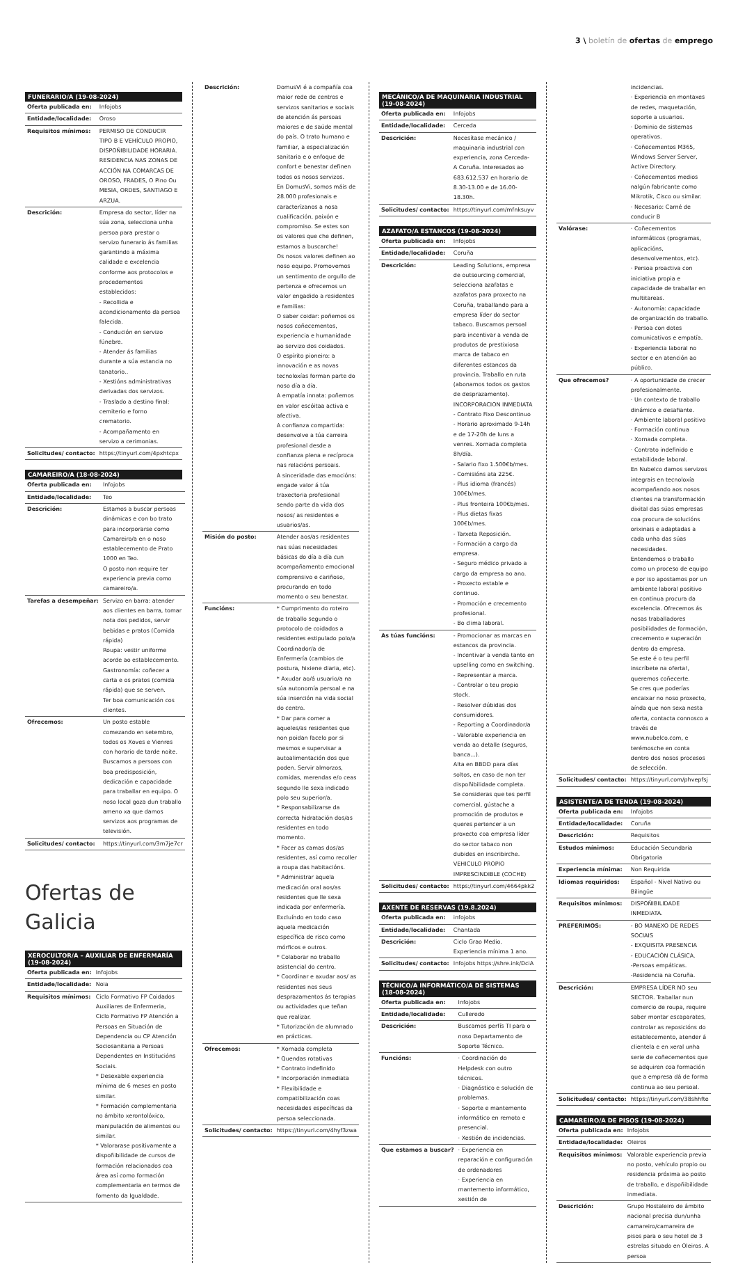3 \ boletín de ofertas de emprego
FUNERARIO/A (19-08-2024)
| Oferta publicada en: | Infojobs |
| Entidade/localidade: | Oroso |
| Requisitos mínimos: | PERMISO DE CONDUCIR TIPO B E VEHÍCULO PROPIO, DISPOÑIBILIDADE HORARIA. RESIDENCIA NAS ZONAS DE ACCIÓN NA COMARCAS DE OROSO, FRADES, O Pino Ou MESIA, ORDES, SANTIAGO E ARZUA. |
| Descrición: | Empresa do sector, líder na súa zona, selecciona unha persoa para prestar o servizo funerario ás familias garantindo a máxima calidade e excelencia conforme aos protocolos e procedementos establecidos: - Recollida e acondicionamento da persoa falecida. - Condución en servizo fúnebre. - Atender ás familias durante a súa estancia no tanatorio.. - Xestións administrativas derivadas dos servizos. - Traslado a destino final: cemiterio e forno crematorio. - Acompañamento en servizo a cerimonias. |
| Solicitudes/ contacto: | https://tinyurl.com/4pxhtcpx |
CAMAREIRO/A (18-08-2024)
| Oferta publicada en: | Infojobs |
| Entidade/localidade: | Teo |
| Descrición: | Estamos a buscar persoas dinámicas e con bo trato para incorporarse como Camareiro/a en o noso establecemento de Prato 1000 en Teo. O posto non require ter experiencia previa como camareiro/a. |
| Tarefas a desempeñar: | Servizo en barra: atender aos clientes en barra, tomar nota dos pedidos, servir bebidas e pratos (Comida rápida) Roupa: vestir uniforme acorde ao establecemento. Gastronomía: coñecer a carta e os pratos (comida rápida) que se serven. Ter boa comunicación cos clientes. |
| Ofrecemos: | Un posto estable comezando en setembro, todos os Xoves e Vienres con horario de tarde noite. Buscamos a persoas con boa predisposición, dedicación e capacidade para traballar en equipo. O noso local goza dun traballo ameno xa que damos servizos aos programas de televisión. |
| Solicitudes/ contacto: | https://tinyurl.com/3m7je7cr |
Ofertas de
Galicia
XEROCULTOR/A – AUXILIAR DE ENFERMARÍA (19-08-2024)
| Oferta publicada en: | Infojobs |
| Entidade/localidade: | Noia |
| Requisitos mínimos: | Ciclo Formativo FP Coidados Auxiliares de Enfermeria, Ciclo Formativo FP Atención a Persoas en Situación de Dependencia ou CP Atención Sociosanitaria a Persoas Dependentes en Institucións Sociais. * Desexable experiencia mínima de 6 meses en posto similar. * Formación complementaria no ámbito xerontolóxico, manipulación de alimentos ou similar. * Valorarase positivamente a dispoñibilidade de cursos de formación relacionados coa área así como formación complementaria en termos de fomento da Igualdade. |
| Descrición: | DomusVi é a compañía coa maior rede de centros e servizos sanitarios e sociais de atención ás persoas maiores e de saúde mental do país. O trato humano e familiar, a especialización sanitaria e o enfoque de confort e benestar definen todos os nosos servizos. En DomusVi, somos máis de 28.000 profesionais e caracterízanos a nosa cualificación, paixón e compromiso. Se estes son os valores que che definen, estamos a buscarche! Os nosos valores definen ao noso equipo. Promovemos un sentimento de orgullo de pertenza e ofrecemos un valor engadido a residentes e familias: O saber coidar: poñemos os nosos coñecementos, experiencia e humanidade ao servizo dos coidados. O espírito pioneiro: a innovación e as novas tecnoloxías forman parte do noso día a día. A empatía innata: poñemos en valor escóitaa activa e afectiva. A confianza compartida: desenvolve a túa carreira profesional desde a confianza plena e recíproca nas relacións persoais. A sinceridade das emocións: engade valor á túa traxectoria profesional sendo parte da vida dos nosos/ as residentes e usuarios/as. |
| Misión do posto: | Atender aos/as residentes nas súas necesidades básicas do día a día cun acompañamento emocional comprensivo e cariñoso, procurando en todo momento o seu benestar. |
| Funcións: | * Cumprimento do roteiro de traballo segundo o protocolo de coidados a residentes estipulado polo/a Coordinador/a de Enfermería (cambios de postura, hixiene diaria, etc). * Axudar ao/á usuario/a na súa autonomía persoal e na súa inserción na vida social do centro. * Dar para comer a aqueles/as residentes que non poidan facelo por si mesmos e supervisar a autoalimentación dos que poden. Servir almorzos, comidas, merendas e/o ceas segundo lle sexa indicado polo seu superior/a. * Responsabilizarse da correcta hidratación dos/as residentes en todo momento. * Facer as camas dos/as residentes, así como recoller a roupa das habitacións. * Administrar aquela medicación oral aos/as residentes que lle sexa indicada por enfermería. Excluíndo en todo caso aquela medicación específica de risco como mórficos e outros. * Colaborar no traballo asistencial do centro. * Coordinar e axudar aos/ as residentes nos seus desprazamentos ás terapias ou actividades que teñan que realizar. * Tutorización de alumnado en prácticas. |
| Ofrecemos: | * Xornada completa * Quendas rotativas * Contrato indefinido * Incorporación inmediata * Flexibilidade e compatibilización coas necesidades específicas da persoa seleccionada. |
| Solicitudes/ contacto: | https://tinyurl.com/4hyf3zwa |
MECÁNICO/A DE MAQUINARIA INDUSTRIAL (19-08-2024)
| Oferta publicada en: | Infojobs |
| Entidade/localidade: | Cerceda |
| Descrición: | Necesítase mecánico / maquinaria industrial con experiencia, zona Cerceda- A Coruña. Interesados ao 683.612.537 en horario de 8.30-13.00 e de 16.00-18.30h. |
| Solicitudes/ contacto: | https://tinyurl.com/mfnksuyv |
AZAFATO/A ESTANCOS (19-08-2024)
| Oferta publicada en: | Infojobs |
| Entidade/localidade: | Coruña |
| Descrición: | Leading Solutions, empresa de outsourcing comercial, selecciona azafatas e azafatos para proxecto na Coruña, traballando para a empresa líder do sector tabaco. Buscamos persoal para incentivar a venda de produtos de prestixiosa marca de tabaco en diferentes estancos da provincia. Traballo en ruta (abonamos todos os gastos de desprazamento). INCORPORACION INMEDIATA - Contrato Fixo Descontinuo - Horario aproximado 9-14h e de 17-20h de luns a venres. Xornada completa 8h/día. - Salario fixo 1.500€b/mes. - Comisións ata 225€. - Plus idioma (francés) 100€b/mes. - Plus fronteira 100€b/mes. - Plus dietas fixas 100€b/mes. - Tarxeta Reposición. - Formación a cargo da empresa. - Seguro médico privado a cargo da empresa ao ano. - Proxecto estable e continuo. - Promoción e crecemento profesional. - Bo clima laboral. |
| As túas funcións: | - Promocionar as marcas en estancos da provincia. - Incentivar a venda tanto en upselling como en switching. - Representar a marca. - Controlar o teu propio stock. - Resolver dúbidas dos consumidores. - Reporting a Coordinador/a - Valorable experiencia en venda ao detalle (seguros, banca...). Alta en BBDD para días soltos, en caso de non ter dispoñibilidade completa. Se consideras que tes perfil comercial, gústache a promoción de produtos e queres pertencer a un proxecto coa empresa líder do sector tabaco non dubides en inscribirche. VEHICULO PROPIO IMPRESCINDIBLE (COCHE) |
| Solicitudes/ contacto: | https://tinyurl.com/4664pkk2 |
AXENTE DE RESERVAS (19.8.2024)
| Oferta publicada en: | infojobs |
| Entidade/localidade: | Chantada |
| Descrición: | Ciclo Grao Medio. Experiencia mínima 1 ano. |
| Solicitudes/ contacto: | Infojobs https://shre.ink/DciA |
TÉCNICO/A INFORMÁTICO/A DE SISTEMAS (18-08-2024)
| Oferta publicada en: | Infojobs |
| Entidade/localidade: | Culleredo |
| Descrición: | Buscamos perfís TI para o noso Departamento de Soporte Técnico. |
| Funcións: | · Coordinación do Helpdesk con outro técnicos. · Diagnóstico e solución de problemas. · Soporte e mantemento informático en remoto e presencial. · Xestión de incidencias. |
| Que estamos a buscar? | · Experiencia en reparación e configuración de ordenadores · Experiencia en mantemento informático, xestión de |
| | incidencias. · Experiencia en montaxes de redes, maquetación, soporte a usuarios. · Dominio de sistemas operativos. · Coñecementos M365, Windows Server Server, Active Directory. · Coñecementos medios nalgún fabricante como Mikrotik, Cisco ou similar. · Necesario: Carné de conducir B |
| Valórase: | · Coñecementos informáticos (programas, aplicacións, desenvolvementos, etc). · Persoa proactiva con iniciativa propia e capacidade de traballar en multitareas. · Autonomía: capacidade de organización do traballo. · Persoa con dotes comunicativos e empatía. · Experiencia laboral no sector e en atención ao público. |
| Que ofrecemos? | · A oportunidade de crecer profesionalmente. · Un contexto de traballo dinámico e desafiante. · Ambiente laboral positivo · Formación continua · Xornada completa. · Contrato indefinido e estabilidade laboral. En Nubelco damos servizos integrais en tecnoloxía acompañando aos nosos clientes na transformación dixital das súas empresas coa procura de solucións orixinais e adaptadas a cada unha das súas necesidades. Entendemos o traballo como un proceso de equipo e por iso apostamos por un ambiente laboral positivo en continua procura da excelencia. Ofrecemos ás nosas traballadores posibilidades de formación, crecemento e superación dentro da empresa. Se este é o teu perfil inscríbete na oferta!, queremos coñecerte. Se cres que poderías encaixar no noso proxecto, aínda que non sexa nesta oferta, contacta connosco a través de www.nubelco.com, e terémosche en conta dentro dos nosos procesos de selección. |
| Solicitudes/ contacto: | https://tinyurl.com/phvepfsj |
ASISTENTE/A DE TENDA (19-08-2024)
| Oferta publicada en: | Infojobs |
| Entidade/localidade: | Coruña |
| Descrición: | Requisitos |
| Estudos mínimos: | Educación Secundaria Obrigatoria |
| Experiencia mínima: | Non Requirida |
| Idiomas requiridos: | Español - Nivel Nativo ou Bilingüe |
| Requisitos mínimos: | DISPOÑIBILIDADE INMEDIATA. |
| PREFERIMOS: | - BO MANEXO DE REDES SOCIAIS - EXQUISITA PRESENCIA - EDUCACIÓN CLÁSICA. -Persoas empáticas. -Residencia na Coruña. |
| Descrición: | EMPRESA LÍDER NO seu SECTOR. Traballar nun comercio de roupa, require saber montar escaparates, controlar as reposicións do establecemento, atender á clientela e en xeral unha serie de coñecementos que se adquiren coa formación que a empresa dá de forma continua ao seu persoal. |
| Solicitudes/ contacto: | https://tinyurl.com/38shhfte |
CAMAREIRO/A DE PISOS (19-08-2024)
| Oferta publicada en: | Infojobs |
| Entidade/localidade: | Oleiros |
| Requisitos mínimos: | Valorable experiencia previa no posto, vehículo propio ou residencia próxima ao posto de traballo, e dispoñibilidade inmediata. |
| Descrición: | Grupo Hostaleiro de ámbito nacional precisa dun/unha camareiro/camareira de pisos para o seu hotel de 3 estrelas situado en Oleiros. A persoa |